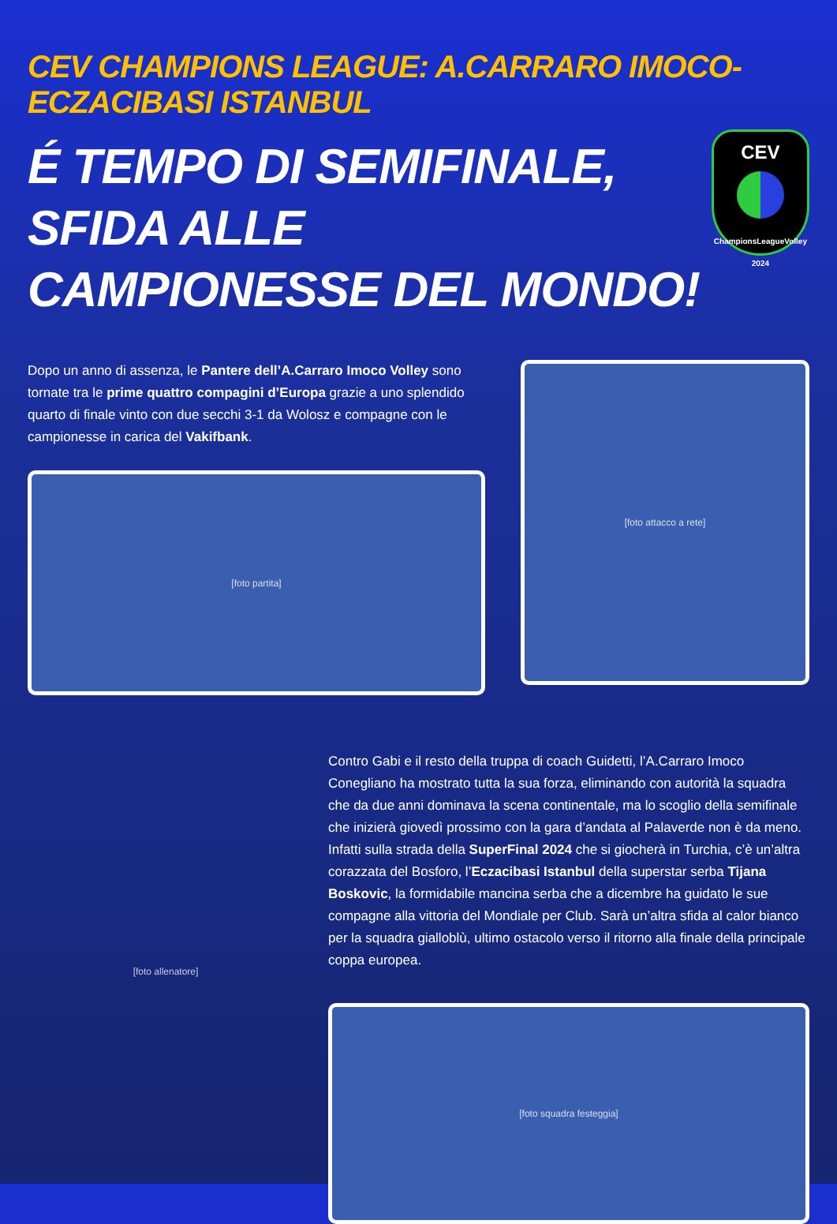CEV CHAMPIONS LEAGUE: A.CARRARO IMOCO-ECZACIBASI ISTANBUL
É TEMPO DI SEMIFINALE, SFIDA ALLE
CAMPIONESSE DEL MONDO!
CEV
ChampionsLeagueVolley 2024
Dopo un anno di assenza, le Pantere dell’A.Carraro Imoco Volley sono tornate tra le prime quattro compagini d’Europa grazie a uno splendido quarto di finale vinto con due secchi 3-1 da Wolosz e compagne con le campionesse in carica del Vakifbank.
[foto partita]
[foto attacco a rete]
[foto allenatore]
Contro Gabi e il resto della truppa di coach Guidetti, l’A.Carraro Imoco Conegliano ha mostrato tutta la sua forza, eliminando con autorità la squadra che da due anni dominava la scena continentale, ma lo scoglio della semifinale che inizierà giovedì prossimo con la gara d’andata al Palaverde non è da meno. Infatti sulla strada della SuperFinal 2024 che si giocherà in Turchia, c’è un’altra corazzata del Bosforo, l’Eczacibasi Istanbul della superstar serba Tijana Boskovic, la formidabile mancina serba che a dicembre ha guidato le sue compagne alla vittoria del Mondiale per Club. Sarà un’altra sfida al calor bianco per la squadra gialloblù, ultimo ostacolo verso il ritorno alla finale della principale coppa europea.
[foto squadra festeggia]